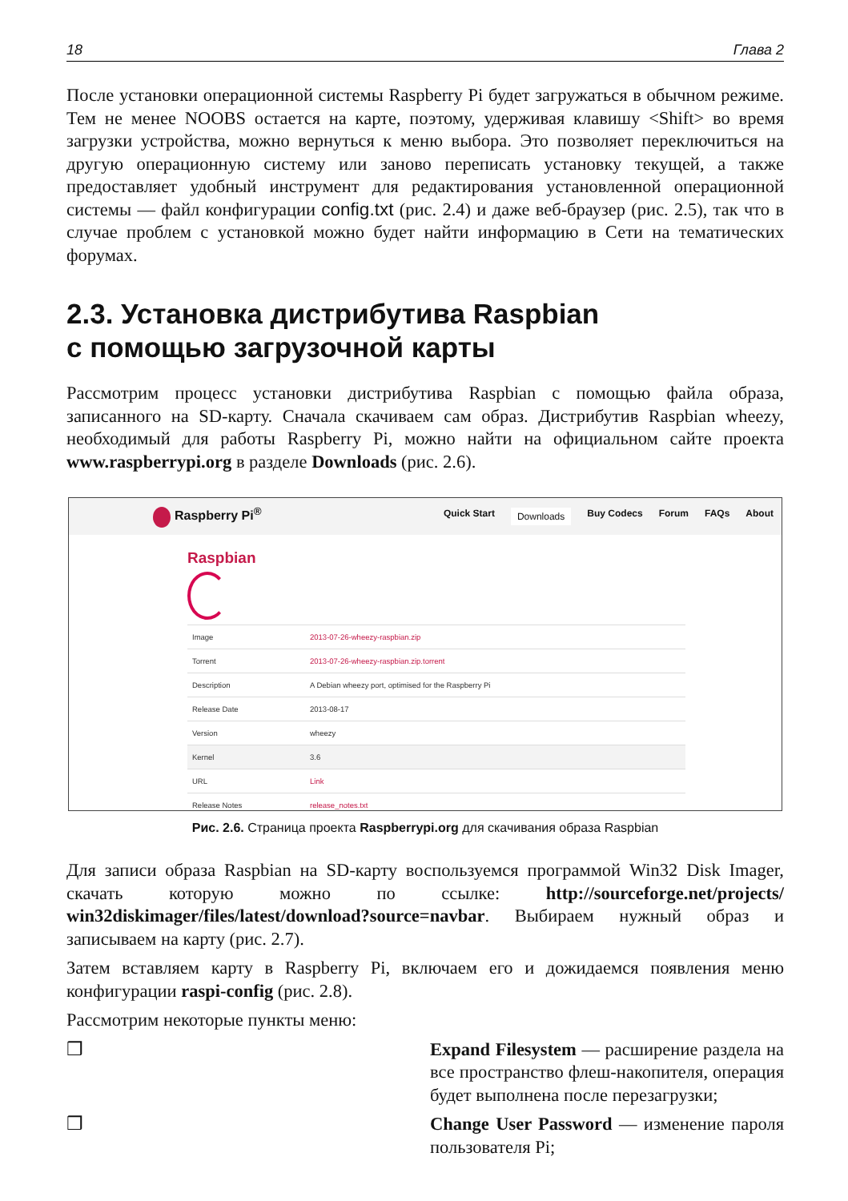18 Глава 2
После установки операционной системы Raspberry Pi будет загружаться в обычном режиме. Тем не менее NOOBS остается на карте, поэтому, удерживая клавишу <Shift> во время загрузки устройства, можно вернуться к меню выбора. Это позволяет переключиться на другую операционную систему или заново переписать установку текущей, а также предоставляет удобный инструмент для редактирования установленной операционной системы — файл конфигурации config.txt (рис. 2.4) и даже веб-браузер (рис. 2.5), так что в случае проблем с установкой можно будет найти информацию в Сети на тематических форумах.
2.3. Установка дистрибутива Raspbian
с помощью загрузочной карты
Рассмотрим процесс установки дистрибутива Raspbian с помощью файла образа, записанного на SD-карту. Сначала скачиваем сам образ. Дистрибутив Raspbian wheezy, необходимый для работы Raspberry Pi, можно найти на официальном сайте проекта www.raspberrypi.org в разделе Downloads (рис. 2.6).
Raspberry Pi<sup>®</sup>
Quick Start Downloads Buy Codecs Forum FAQs About
Raspbian
| Image | 2013-07-26-wheezy-raspbian.zip |
| Torrent | 2013-07-26-wheezy-raspbian.zip.torrent |
| Description | A Debian wheezy port, optimised for the Raspberry Pi |
| Release Date | 2013-08-17 |
| Version | wheezy |
| Kernel | 3.6 |
| URL | Link |
| Release Notes | release_notes.txt |
Рис. 2.6. Страница проекта Raspberrypi.org для скачивания образа Raspbian
Для записи образа Raspbian на SD-карту воспользуемся программой Win32 Disk Imager, скачать которую можно по ссылке: http://sourceforge.net/projects/ win32diskimager/files/latest/download?source=navbar. Выбираем нужный образ и записываем на карту (рис. 2.7).
Затем вставляем карту в Raspberry Pi, включаем его и дожидаемся появления меню конфигурации raspi-config (рис. 2.8).
Рассмотрим некоторые пункты меню:
❒ Expand Filesystem — расширение раздела на все пространство флеш-накопителя, операция будет выполнена после перезагрузки;
❒ Change User Password — изменение пароля пользователя Pi;